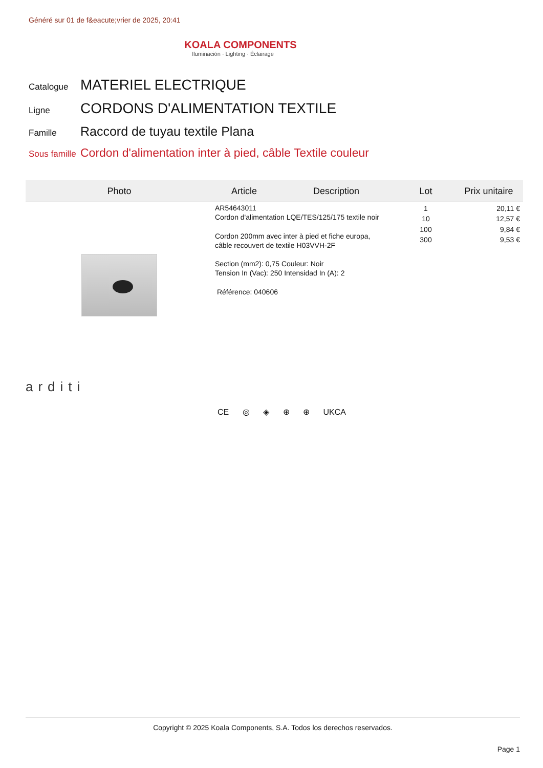Généré sur 01 de f&eacute;vrier de 2025, 20:41
KOALA COMPONENTS
Iluminación · Lighting · Éclairage
Catalogue
MATERIEL ELECTRIQUE
Ligne
CORDONS D'ALIMENTATION TEXTILE
Famille
Raccord de tuyau textile Plana
Sous famille
Cordon d'alimentation inter à pied, câble Textile couleur
| Photo | Article | Description | Lot | Prix unitaire |
| --- | --- | --- | --- | --- |
| | AR54643011 Cordon d'alimentation LQE/TES/125/175 textile noir Cordon 200mm avec inter à pied et fiche europa, câble recouvert de textile H03VVH-2F Section (mm2): 0,75 Couleur: Noir Tension In (Vac): 250 Intensidad In (A): 2 Référence: 040606 | | 1 10 100 300 | 20,11 € 12,57 € 9,84 € 9,53 € |
arditi
CE ◎ ◈ ⊕ ⊕ UKCA
Copyright © 2025 Koala Components, S.A. Todos los derechos reservados.
Page 1